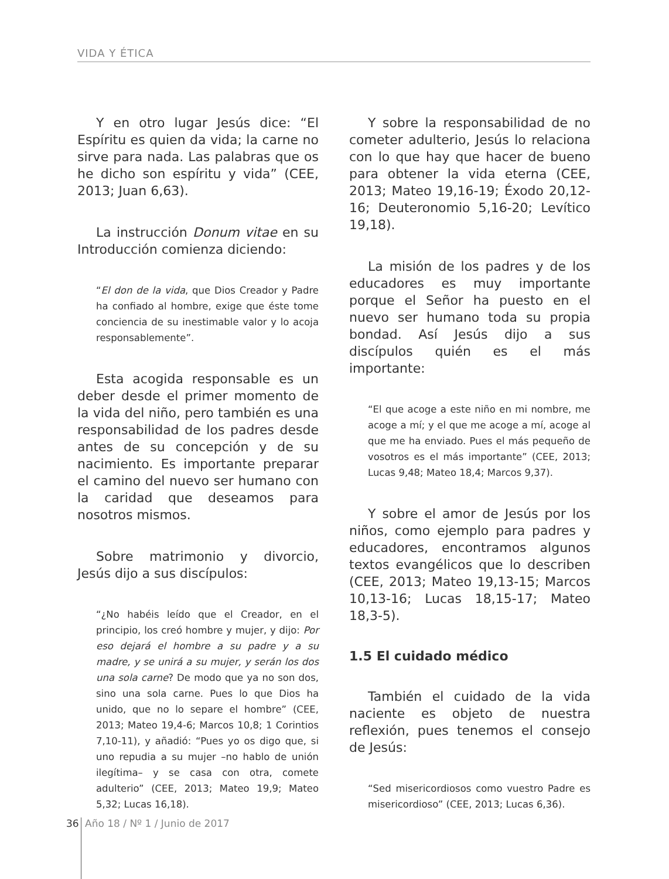VIDA Y ÉTICA
Y en otro lugar Jesús dice: “El Espíritu es quien da vida; la carne no sirve para nada. Las palabras que os he dicho son espíritu y vida” (CEE, 2013; Juan 6,63).
La instrucción Donum vitae en su Introducción comienza diciendo:
“El don de la vida, que Dios Creador y Padre ha confiado al hombre, exige que éste tome conciencia de su inestimable valor y lo acoja responsablemente”.
Esta acogida responsable es un deber desde el primer momento de la vida del niño, pero también es una responsabilidad de los padres desde antes de su concepción y de su nacimiento. Es importante preparar el camino del nuevo ser humano con la caridad que deseamos para nosotros mismos.
Sobre matrimonio y divorcio, Jesús dijo a sus discípulos:
“¿No habéis leído que el Creador, en el principio, los creó hombre y mujer, y dijo: Por eso dejará el hombre a su padre y a su madre, y se unirá a su mujer, y serán los dos una sola carne? De modo que ya no son dos, sino una sola carne. Pues lo que Dios ha unido, que no lo separe el hombre” (CEE, 2013; Mateo 19,4-6; Marcos 10,8; 1 Corintios 7,10-11), y añadió: “Pues yo os digo que, si uno repudia a su mujer –no hablo de unión ilegítima– y se casa con otra, comete adulterio” (CEE, 2013; Mateo 19,9; Mateo 5,32; Lucas 16,18).
Y sobre la responsabilidad de no cometer adulterio, Jesús lo relaciona con lo que hay que hacer de bueno para obtener la vida eterna (CEE, 2013; Mateo 19,16-19; Éxodo 20,12-16; Deuteronomio 5,16-20; Levítico 19,18).
La misión de los padres y de los educadores es muy importante porque el Señor ha puesto en el nuevo ser humano toda su propia bondad. Así Jesús dijo a sus discípulos quién es el más importante:
“El que acoge a este niño en mi nombre, me acoge a mí; y el que me acoge a mí, acoge al que me ha enviado. Pues el más pequeño de vosotros es el más importante” (CEE, 2013; Lucas 9,48; Mateo 18,4; Marcos 9,37).
Y sobre el amor de Jesús por los niños, como ejemplo para padres y educadores, encontramos algunos textos evangélicos que lo describen (CEE, 2013; Mateo 19,13-15; Marcos 10,13-16; Lucas 18,15-17; Mateo 18,3-5).
1.5 El cuidado médico
También el cuidado de la vida naciente es objeto de nuestra reflexión, pues tenemos el consejo de Jesús:
“Sed misericordiosos como vuestro Padre es misericordioso” (CEE, 2013; Lucas 6,36).
36 Año 18 / Nº 1 / Junio de 2017